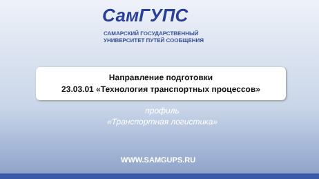СамГУПС
САМАРСКИЙ ГОСУДАРСТВЕННЫЙ
УНИВЕРСИТЕТ ПУТЕЙ СООБЩЕНИЯ
Направление подготовки
23.03.01 «Технология транспортных процессов»
профиль
«Транспортная логистика»
WWW.SAMGUPS.RU